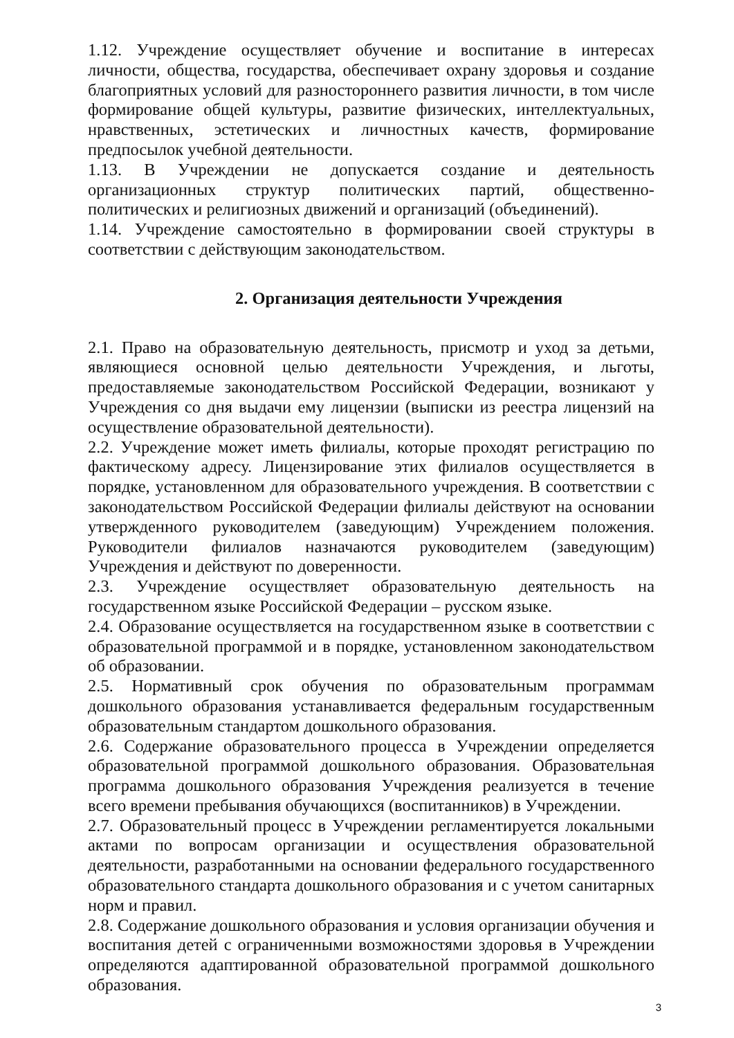1.12. Учреждение осуществляет обучение и воспитание в интересах личности, общества, государства, обеспечивает охрану здоровья и создание благоприятных условий для разностороннего развития личности, в том числе формирование общей культуры, развитие физических, интеллектуальных, нравственных, эстетических и личностных качеств, формирование предпосылок учебной деятельности.
1.13. В Учреждении не допускается создание и деятельность организационных структур политических партий, общественно-политических и религиозных движений и организаций (объединений).
1.14. Учреждение самостоятельно в формировании своей структуры в соответствии с действующим законодательством.
2. Организация деятельности Учреждения
2.1. Право на образовательную деятельность, присмотр и уход за детьми, являющиеся основной целью деятельности Учреждения, и льготы, предоставляемые законодательством Российской Федерации, возникают у Учреждения со дня выдачи ему лицензии (выписки из реестра лицензий на осуществление образовательной деятельности).
2.2. Учреждение может иметь филиалы, которые проходят регистрацию по фактическому адресу. Лицензирование этих филиалов осуществляется в порядке, установленном для образовательного учреждения. В соответствии с законодательством Российской Федерации филиалы действуют на основании утвержденного руководителем (заведующим) Учреждением положения. Руководители филиалов назначаются руководителем (заведующим) Учреждения и действуют по доверенности.
2.3. Учреждение осуществляет образовательную деятельность на государственном языке Российской Федерации – русском языке.
2.4. Образование осуществляется на государственном языке в соответствии с образовательной программой и в порядке, установленном законодательством об образовании.
2.5. Нормативный срок обучения по образовательным программам дошкольного образования устанавливается федеральным государственным образовательным стандартом дошкольного образования.
2.6. Содержание образовательного процесса в Учреждении определяется образовательной программой дошкольного образования. Образовательная программа дошкольного образования Учреждения реализуется в течение всего времени пребывания обучающихся (воспитанников) в Учреждении.
2.7. Образовательный процесс в Учреждении регламентируется локальными актами по вопросам организации и осуществления образовательной деятельности, разработанными на основании федерального государственного образовательного стандарта дошкольного образования и с учетом санитарных норм и правил.
2.8. Содержание дошкольного образования и условия организации обучения и воспитания детей с ограниченными возможностями здоровья в Учреждении определяются адаптированной образовательной программой дошкольного образования.
3